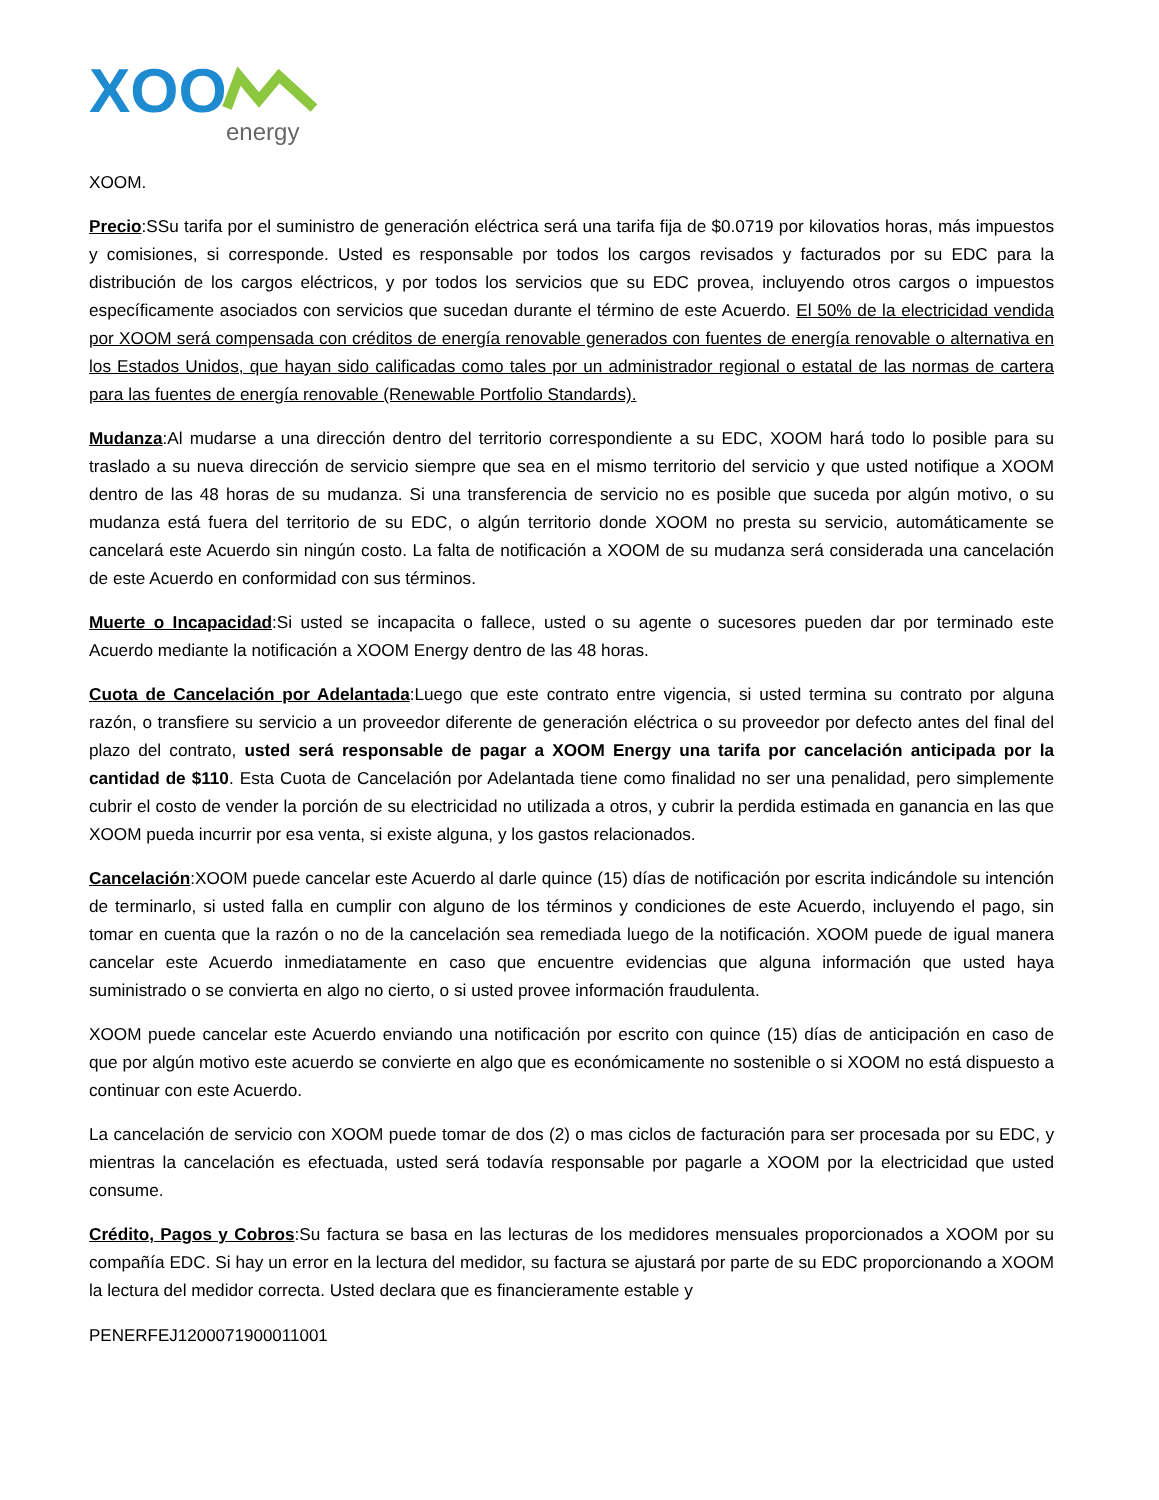XOO
energy
XOOM.
Precio:SSu tarifa por el suministro de generación eléctrica será una tarifa fija de $0.0719 por kilovatios horas, más impuestos y comisiones, si corresponde. Usted es responsable por todos los cargos revisados y facturados por su EDC para la distribución de los cargos eléctricos, y por todos los servicios que su EDC provea, incluyendo otros cargos o impuestos específicamente asociados con servicios que sucedan durante el término de este Acuerdo. El 50% de la electricidad vendida por XOOM será compensada con créditos de energía renovable generados con fuentes de energía renovable o alternativa en los Estados Unidos, que hayan sido calificadas como tales por un administrador regional o estatal de las normas de cartera para las fuentes de energía renovable (Renewable Portfolio Standards).
Mudanza:Al mudarse a una dirección dentro del territorio correspondiente a su EDC, XOOM hará todo lo posible para su traslado a su nueva dirección de servicio siempre que sea en el mismo territorio del servicio y que usted notifique a XOOM dentro de las 48 horas de su mudanza. Si una transferencia de servicio no es posible que suceda por algún motivo, o su mudanza está fuera del territorio de su EDC, o algún territorio donde XOOM no presta su servicio, automáticamente se cancelará este Acuerdo sin ningún costo. La falta de notificación a XOOM de su mudanza será considerada una cancelación de este Acuerdo en conformidad con sus términos.
Muerte o Incapacidad:Si usted se incapacita o fallece, usted o su agente o sucesores pueden dar por terminado este Acuerdo mediante la notificación a XOOM Energy dentro de las 48 horas.
Cuota de Cancelación por Adelantada:Luego que este contrato entre vigencia, si usted termina su contrato por alguna razón, o transfiere su servicio a un proveedor diferente de generación eléctrica o su proveedor por defecto antes del final del plazo del contrato, usted será responsable de pagar a XOOM Energy una tarifa por cancelación anticipada por la cantidad de $110. Esta Cuota de Cancelación por Adelantada tiene como finalidad no ser una penalidad, pero simplemente cubrir el costo de vender la porción de su electricidad no utilizada a otros, y cubrir la perdida estimada en ganancia en las que XOOM pueda incurrir por esa venta, si existe alguna, y los gastos relacionados.
Cancelación:XOOM puede cancelar este Acuerdo al darle quince (15) días de notificación por escrita indicándole su intención de terminarlo, si usted falla en cumplir con alguno de los términos y condiciones de este Acuerdo, incluyendo el pago, sin tomar en cuenta que la razón o no de la cancelación sea remediada luego de la notificación. XOOM puede de igual manera cancelar este Acuerdo inmediatamente en caso que encuentre evidencias que alguna información que usted haya suministrado o se convierta en algo no cierto, o si usted provee información fraudulenta.
XOOM puede cancelar este Acuerdo enviando una notificación por escrito con quince (15) días de anticipación en caso de que por algún motivo este acuerdo se convierte en algo que es económicamente no sostenible o si XOOM no está dispuesto a continuar con este Acuerdo.
La cancelación de servicio con XOOM puede tomar de dos (2) o mas ciclos de facturación para ser procesada por su EDC, y mientras la cancelación es efectuada, usted será todavía responsable por pagarle a XOOM por la electricidad que usted consume.
Crédito, Pagos y Cobros:Su factura se basa en las lecturas de los medidores mensuales proporcionados a XOOM por su compañía EDC. Si hay un error en la lectura del medidor, su factura se ajustará por parte de su EDC proporcionando a XOOM la lectura del medidor correcta. Usted declara que es financieramente estable y
PENERFEJ1200071900011001